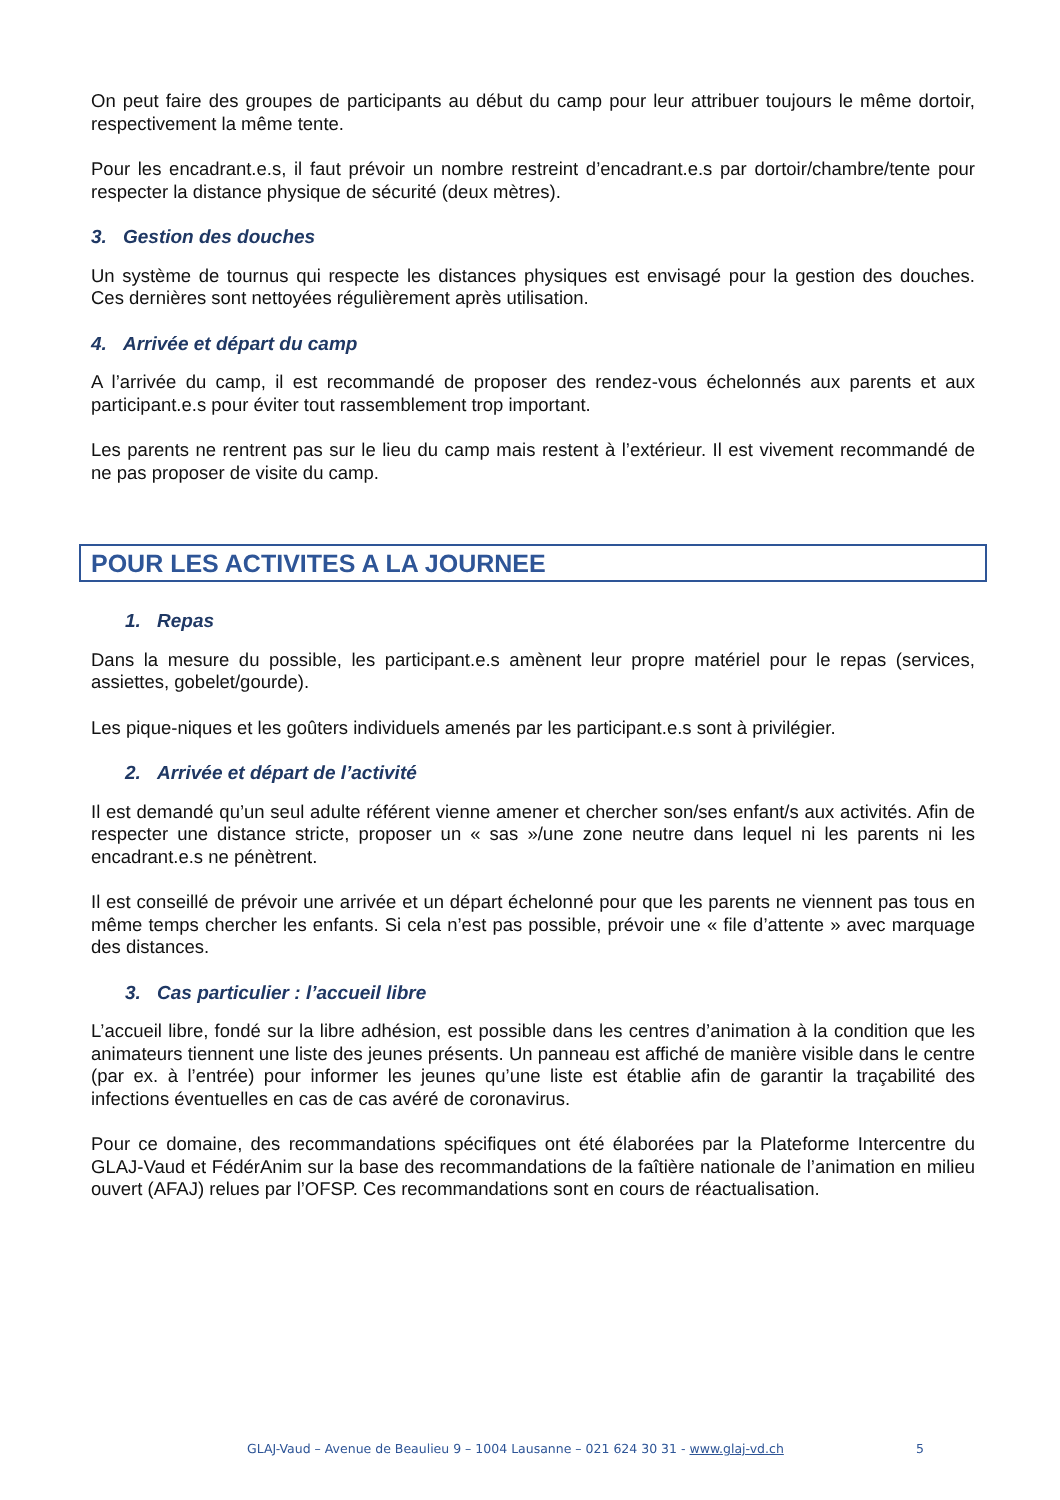On peut faire des groupes de participants au début du camp pour leur attribuer toujours le même dortoir, respectivement la même tente.
Pour les encadrant.e.s, il faut prévoir un nombre restreint d’encadrant.e.s par dortoir/chambre/tente pour respecter la distance physique de sécurité (deux mètres).
3. Gestion des douches
Un système de tournus qui respecte les distances physiques est envisagé pour la gestion des douches. Ces dernières sont nettoyées régulièrement après utilisation.
4. Arrivée et départ du camp
A l’arrivée du camp, il est recommandé de proposer des rendez-vous échelonnés aux parents et aux participant.e.s pour éviter tout rassemblement trop important.
Les parents ne rentrent pas sur le lieu du camp mais restent à l’extérieur. Il est vivement recommandé de ne pas proposer de visite du camp.
POUR LES ACTIVITES A LA JOURNEE
1. Repas
Dans la mesure du possible, les participant.e.s amènent leur propre matériel pour le repas (services, assiettes, gobelet/gourde).
Les pique-niques et les goûters individuels amenés par les participant.e.s sont à privilégier.
2. Arrivée et départ de l’activité
Il est demandé qu’un seul adulte référent vienne amener et chercher son/ses enfant/s aux activités. Afin de respecter une distance stricte, proposer un « sas »/une zone neutre dans lequel ni les parents ni les encadrant.e.s ne pénètrent.
Il est conseillé de prévoir une arrivée et un départ échelonné pour que les parents ne viennent pas tous en même temps chercher les enfants. Si cela n’est pas possible, prévoir une « file d’attente » avec marquage des distances.
3. Cas particulier : l’accueil libre
L’accueil libre, fondé sur la libre adhésion, est possible dans les centres d’animation à la condition que les animateurs tiennent une liste des jeunes présents. Un panneau est affiché de manière visible dans le centre (par ex. à l’entrée) pour informer les jeunes qu’une liste est établie afin de garantir la traçabilité des infections éventuelles en cas de cas avéré de coronavirus.
Pour ce domaine, des recommandations spécifiques ont été élaborées par la Plateforme Intercentre du GLAJ-Vaud et FédérAnim sur la base des recommandations de la faîtière nationale de l’animation en milieu ouvert (AFAJ) relues par l’OFSP. Ces recommandations sont en cours de réactualisation.
GLAJ-Vaud – Avenue de Beaulieu 9 – 1004 Lausanne – 021 624 30 31 - www.glaj-vd.ch 5